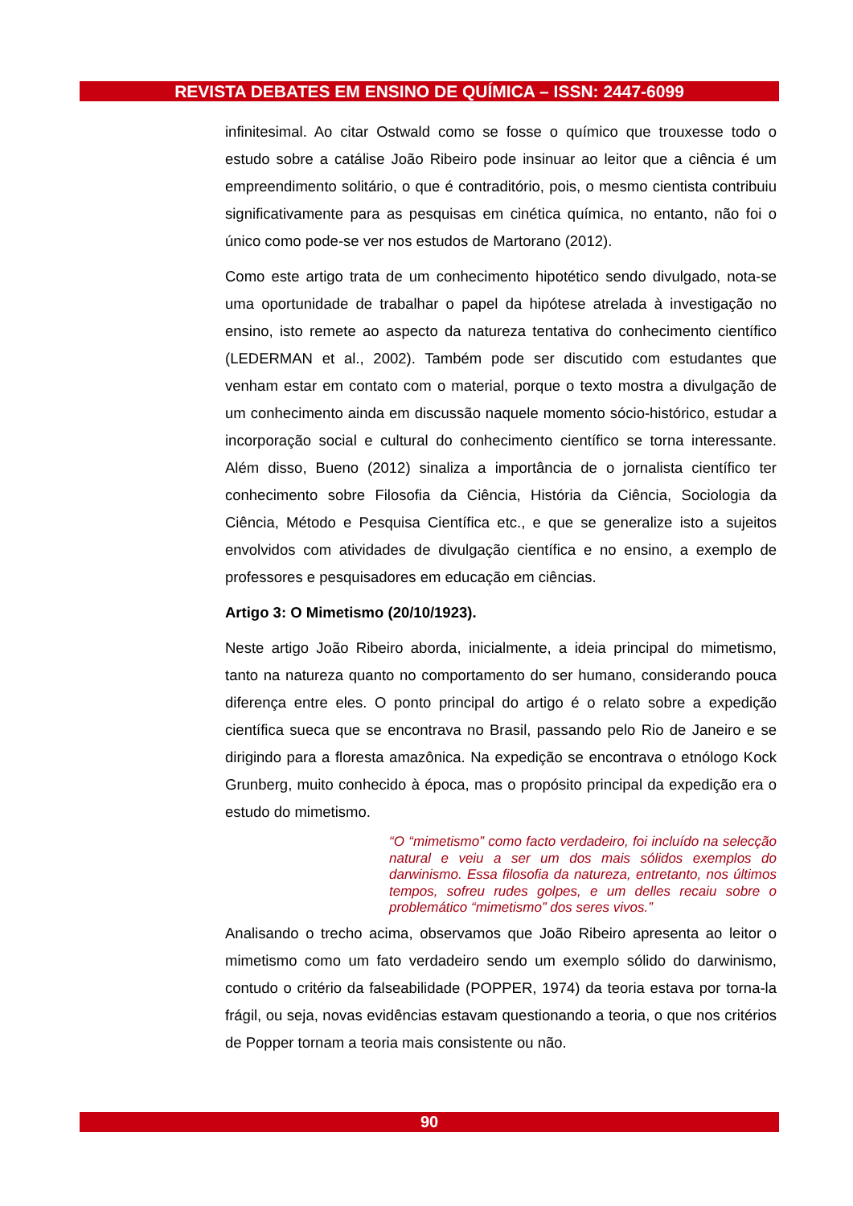REVISTA DEBATES EM ENSINO DE QUÍMICA – ISSN: 2447-6099
infinitesimal. Ao citar Ostwald como se fosse o químico que trouxesse todo o estudo sobre a catálise João Ribeiro pode insinuar ao leitor que a ciência é um empreendimento solitário, o que é contraditório, pois, o mesmo cientista contribuiu significativamente para as pesquisas em cinética química, no entanto, não foi o único como pode-se ver nos estudos de Martorano (2012).
Como este artigo trata de um conhecimento hipotético sendo divulgado, nota-se uma oportunidade de trabalhar o papel da hipótese atrelada à investigação no ensino, isto remete ao aspecto da natureza tentativa do conhecimento científico (LEDERMAN et al., 2002). Também pode ser discutido com estudantes que venham estar em contato com o material, porque o texto mostra a divulgação de um conhecimento ainda em discussão naquele momento sócio-histórico, estudar a incorporação social e cultural do conhecimento científico se torna interessante. Além disso, Bueno (2012) sinaliza a importância de o jornalista científico ter conhecimento sobre Filosofia da Ciência, História da Ciência, Sociologia da Ciência, Método e Pesquisa Científica etc., e que se generalize isto a sujeitos envolvidos com atividades de divulgação científica e no ensino, a exemplo de professores e pesquisadores em educação em ciências.
Artigo 3: O Mimetismo (20/10/1923).
Neste artigo João Ribeiro aborda, inicialmente, a ideia principal do mimetismo, tanto na natureza quanto no comportamento do ser humano, considerando pouca diferença entre eles. O ponto principal do artigo é o relato sobre a expedição científica sueca que se encontrava no Brasil, passando pelo Rio de Janeiro e se dirigindo para a floresta amazônica. Na expedição se encontrava o etnólogo Kock Grunberg, muito conhecido à época, mas o propósito principal da expedição era o estudo do mimetismo.
“O “mimetismo” como facto verdadeiro, foi incluído na selecção natural e veiu a ser um dos mais sólidos exemplos do darwinismo. Essa filosofia da natureza, entretanto, nos últimos tempos, sofreu rudes golpes, e um delles recaiu sobre o problemático “mimetismo” dos seres vivos.”
Analisando o trecho acima, observamos que João Ribeiro apresenta ao leitor o mimetismo como um fato verdadeiro sendo um exemplo sólido do darwinismo, contudo o critério da falseabilidade (POPPER, 1974) da teoria estava por torna-la frágil, ou seja, novas evidências estavam questionando a teoria, o que nos critérios de Popper tornam a teoria mais consistente ou não.
90